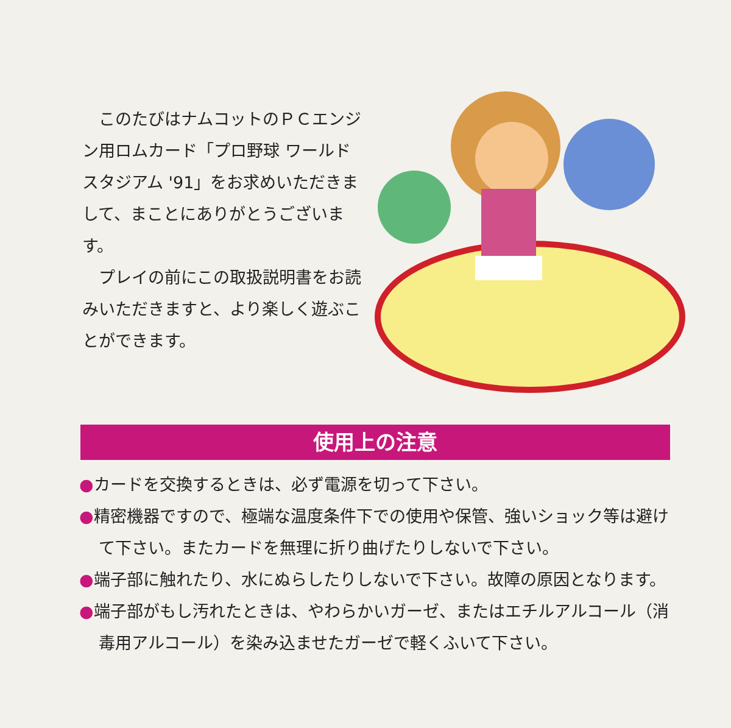このたびはナムコットのＰＣエンジン用ロムカード「プロ野球 ワールドスタジアム '91」をお求めいただきまして、まことにありがとうございます。
プレイの前にこの取扱説明書をお読みいただきますと、より楽しく遊ぶことができます。
使用上の注意
●カードを交換するときは、必ず電源を切って下さい。
●精密機器ですので、極端な温度条件下での使用や保管、強いショック等は避けて下さい。またカードを無理に折り曲げたりしないで下さい。
●端子部に触れたり、水にぬらしたりしないで下さい。故障の原因となります。
●端子部がもし汚れたときは、やわらかいガーゼ、またはエチルアルコール（消毒用アルコール）を染み込ませたガーゼで軽くふいて下さい。